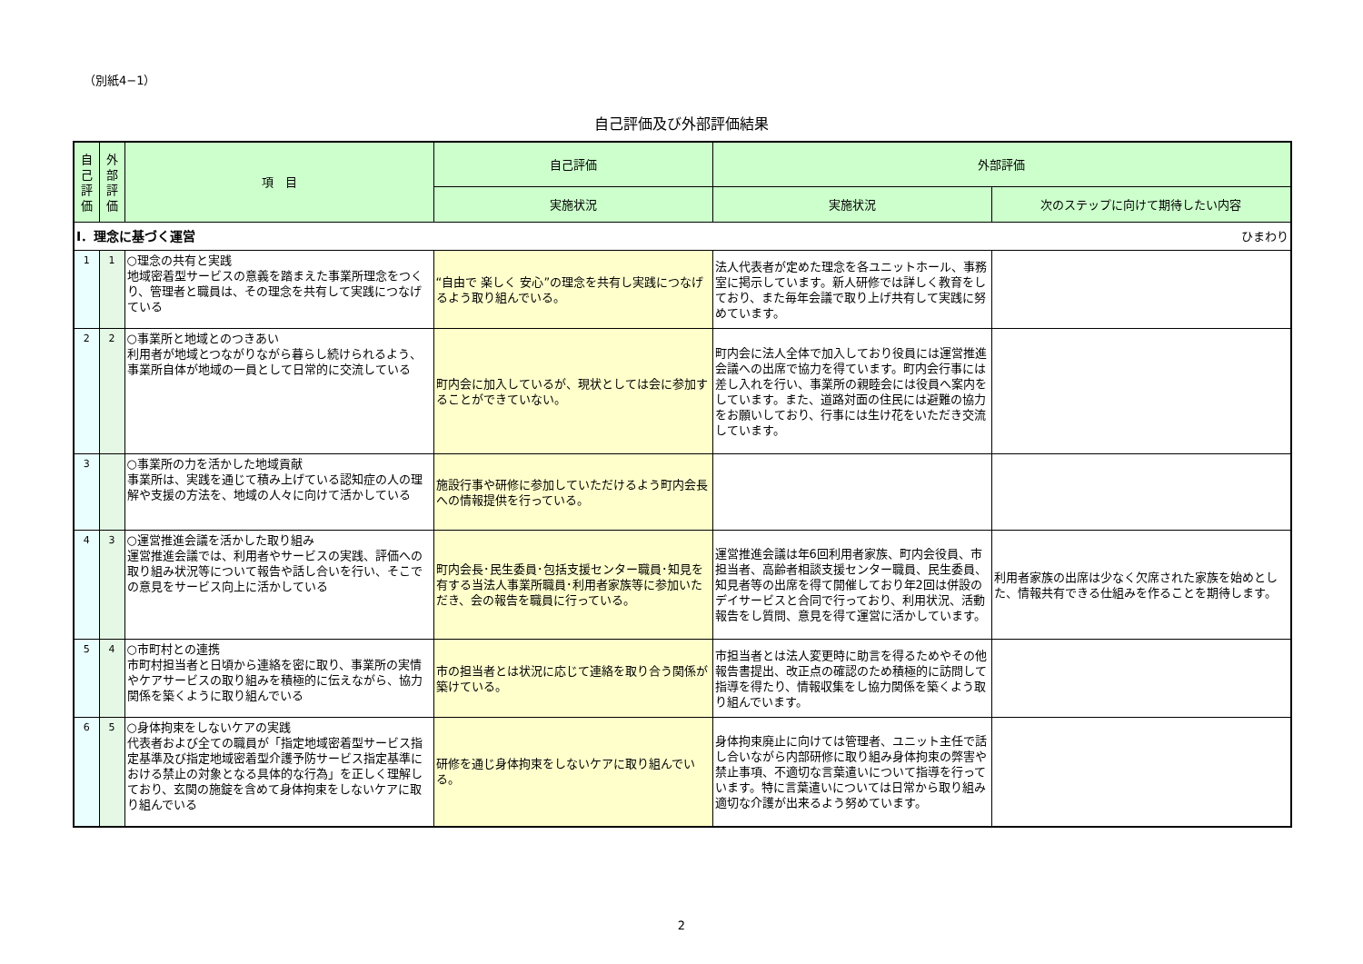（別紙4−1）
自己評価及び外部評価結果
| 自己評価 | 外部評価 | 項 目 | 自己評価 | 外部評価 | |
| --- | --- | --- | --- | --- | --- |
| | | | 実施状況 | 実施状況 | 次のステップに向けて期待したい内容 |
| Ⅰ．理念に基づく運営 ひまわり | | | | | |
| 1 | 1 | ○理念の共有と実践 地域密着型サービスの意義を踏まえた事業所理念をつくり、管理者と職員は、その理念を共有して実践につなげている | “自由で 楽しく 安心”の理念を共有し実践につなげるよう取り組んでいる。 | 法人代表者が定めた理念を各ユニットホール、事務室に掲示しています。新人研修では詳しく教育をしており、また毎年会議で取り上げ共有して実践に努めています。 | |
| 2 | 2 | ○事業所と地域とのつきあい 利用者が地域とつながりながら暮らし続けられるよう、事業所自体が地域の一員として日常的に交流している | 町内会に加入しているが、現状としては会に参加することができていない。 | 町内会に法人全体で加入しており役員には運営推進会議への出席で協力を得ています。町内会行事には差し入れを行い、事業所の親睦会には役員へ案内をしています。また、道路対面の住民には避難の協力をお願いしており、行事には生け花をいただき交流しています。 | |
| 3 | | ○事業所の力を活かした地域貢献 事業所は、実践を通じて積み上げている認知症の人の理解や支援の方法を、地域の人々に向けて活かしている | 施設行事や研修に参加していただけるよう町内会長への情報提供を行っている。 | | |
| 4 | 3 | ○運営推進会議を活かした取り組み 運営推進会議では、利用者やサービスの実践、評価への取り組み状況等について報告や話し合いを行い、そこでの意見をサービス向上に活かしている | 町内会長･民生委員･包括支援センター職員･知見を有する当法人事業所職員･利用者家族等に参加いただき、会の報告を職員に行っている。 | 運営推進会議は年6回利用者家族、町内会役員、市担当者、高齢者相談支援センター職員、民生委員、知見者等の出席を得て開催しており年2回は併設のデイサービスと合同で行っており、利用状況、活動報告をし質問、意見を得て運営に活かしています。 | 利用者家族の出席は少なく欠席された家族を始めとした、情報共有できる仕組みを作ることを期待します。 |
| 5 | 4 | ○市町村との連携 市町村担当者と日頃から連絡を密に取り、事業所の実情やケアサービスの取り組みを積極的に伝えながら、協力関係を築くように取り組んでいる | 市の担当者とは状況に応じて連絡を取り合う関係が築けている。 | 市担当者とは法人変更時に助言を得るためやその他報告書提出、改正点の確認のため積極的に訪問して指導を得たり、情報収集をし協力関係を築くよう取り組んでいます。 | |
| 6 | 5 | ○身体拘束をしないケアの実践 代表者および全ての職員が「指定地域密着型サービス指定基準及び指定地域密着型介護予防サービス指定基準における禁止の対象となる具体的な行為」を正しく理解しており、玄関の施錠を含めて身体拘束をしないケアに取り組んでいる | 研修を通じ身体拘束をしないケアに取り組んでいる。 | 身体拘束廃止に向けては管理者、ユニット主任で話し合いながら内部研修に取り組み身体拘束の弊害や禁止事項、不適切な言葉遣いについて指導を行っています。特に言葉遣いについては日常から取り組み適切な介護が出来るよう努めています。 | |
2